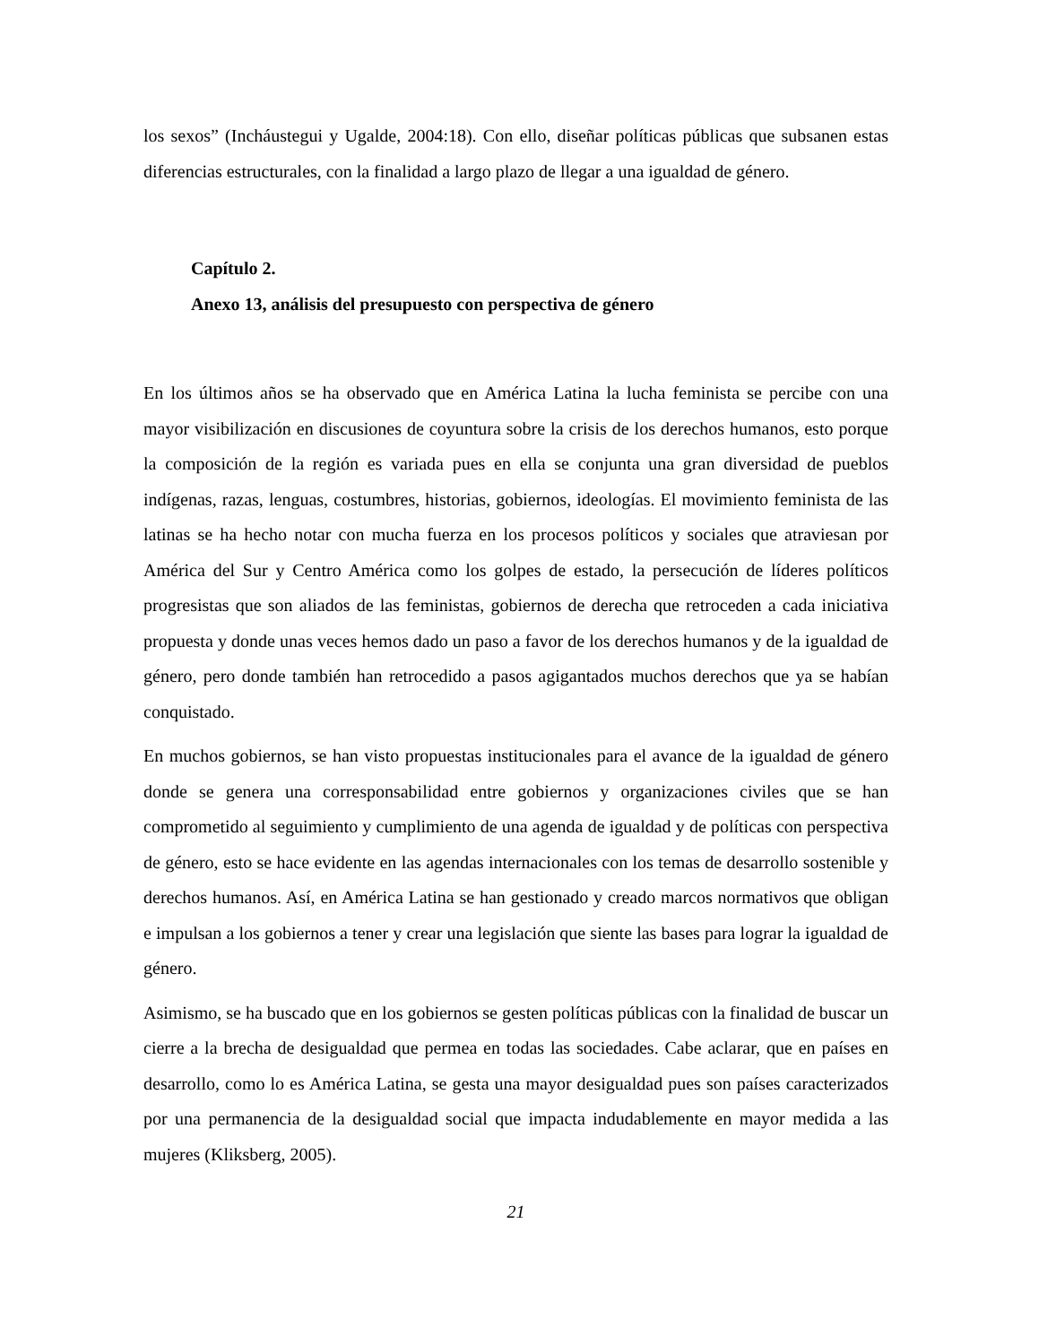los sexos” (Incháustegui y Ugalde, 2004:18). Con ello, diseñar políticas públicas que subsanen estas diferencias estructurales, con la finalidad a largo plazo de llegar a una igualdad de género.
Capítulo 2.
Anexo 13, análisis del presupuesto con perspectiva de género
En los últimos años se ha observado que en América Latina la lucha feminista se percibe con una mayor visibilización en discusiones de coyuntura sobre la crisis de los derechos humanos, esto porque la composición de la región es variada pues en ella se conjunta una gran diversidad de pueblos indígenas, razas, lenguas, costumbres, historias, gobiernos, ideologías. El movimiento feminista de las latinas se ha hecho notar con mucha fuerza en los procesos políticos y sociales que atraviesan por América del Sur y Centro América como los golpes de estado, la persecución de líderes políticos progresistas que son aliados de las feministas, gobiernos de derecha que retroceden a cada iniciativa propuesta y donde unas veces hemos dado un paso a favor de los derechos humanos y de la igualdad de género, pero donde también han retrocedido a pasos agigantados muchos derechos que ya se habían conquistado.
En muchos gobiernos, se han visto propuestas institucionales para el avance de la igualdad de género donde se genera una corresponsabilidad entre gobiernos y organizaciones civiles que se han comprometido al seguimiento y cumplimiento de una agenda de igualdad y de políticas con perspectiva de género, esto se hace evidente en las agendas internacionales con los temas de desarrollo sostenible y derechos humanos. Así, en América Latina se han gestionado y creado marcos normativos que obligan e impulsan a los gobiernos a tener y crear una legislación que siente las bases para lograr la igualdad de género.
Asimismo, se ha buscado que en los gobiernos se gesten políticas públicas con la finalidad de buscar un cierre a la brecha de desigualdad que permea en todas las sociedades. Cabe aclarar, que en países en desarrollo, como lo es América Latina, se gesta una mayor desigualdad pues son países caracterizados por una permanencia de la desigualdad social que impacta indudablemente en mayor medida a las mujeres (Kliksberg, 2005).
21